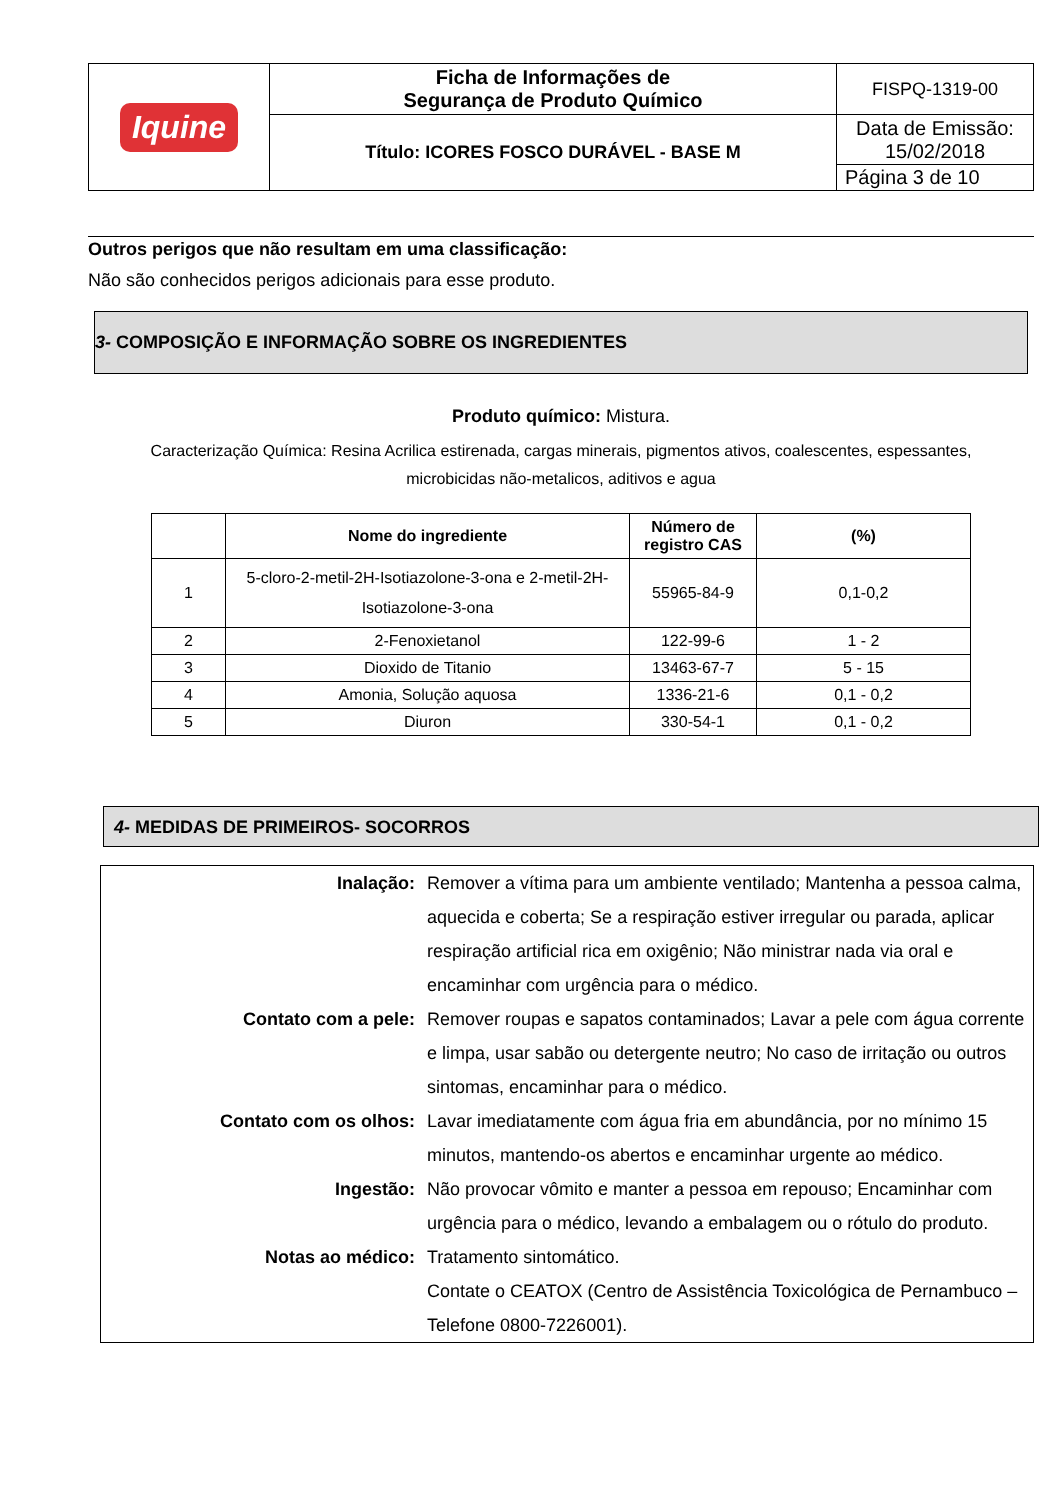| Iquine | Ficha de Informações de Segurança de Produto Químico | FISPQ-1319-00 |
| | Título: ICORES FOSCO DURÁVEL - BASE M | Data de Emissão: 15/02/2018 |
| | | Página 3 de 10 |
Outros perigos que não resultam em uma classificação:
Não são conhecidos perigos adicionais para esse produto.
3- COMPOSIÇÃO E INFORMAÇÃO SOBRE OS INGREDIENTES
Produto químico: Mistura.
Caracterização Química: Resina Acrilica estirenada, cargas minerais, pigmentos ativos, coalescentes, espessantes,
microbicidas não-metalicos, aditivos e agua
| | Nome do ingrediente | Número de registro CAS | (%) |
| --- | --- | --- | --- |
| 1 | 5-cloro-2-metil-2H-Isotiazolone-3-ona e 2-metil-2H-Isotiazolone-3-ona | 55965-84-9 | 0,1-0,2 |
| 2 | 2-Fenoxietanol | 122-99-6 | 1 - 2 |
| 3 | Dioxido de Titanio | 13463-67-7 | 5 - 15 |
| 4 | Amonia, Solução aquosa | 1336-21-6 | 0,1 - 0,2 |
| 5 | Diuron | 330-54-1 | 0,1 - 0,2 |
4- MEDIDAS DE PRIMEIROS- SOCORROS
| Inalação: | Remover a vítima para um ambiente ventilado; Mantenha a pessoa calma, aquecida e coberta; Se a respiração estiver irregular ou parada, aplicar respiração artificial rica em oxigênio; Não ministrar nada via oral e encaminhar com urgência para o médico. |
| Contato com a pele: | Remover roupas e sapatos contaminados; Lavar a pele com água corrente e limpa, usar sabão ou detergente neutro; No caso de irritação ou outros sintomas, encaminhar para o médico. |
| Contato com os olhos: | Lavar imediatamente com água fria em abundância, por no mínimo 15 minutos, mantendo-os abertos e encaminhar urgente ao médico. |
| Ingestão: | Não provocar vômito e manter a pessoa em repouso; Encaminhar com urgência para o médico, levando a embalagem ou o rótulo do produto. |
| Notas ao médico: | Tratamento sintomático. Contate o CEATOX (Centro de Assistência Toxicológica de Pernambuco – Telefone 0800-7226001). |